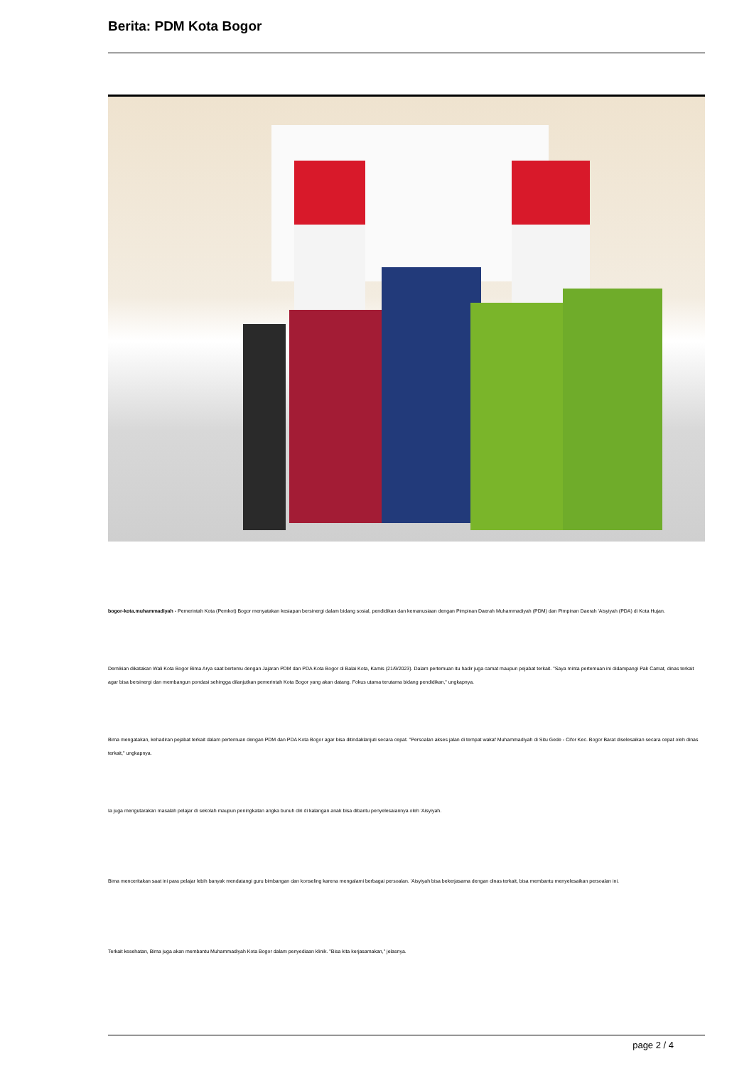Berita: PDM Kota Bogor
bogor-kota.muhammadiyah - Pemerintah Kota (Pemkot) Bogor menyatakan kesiapan bersinergi dalam bidang sosial, pendidikan dan kemanusiaan dengan Pimpinan Daerah Muhammadiyah (PDM) dan Pimpinan Daerah 'Aisyiyah (PDA) di Kota Hujan.
Demikian dikatakan Wali Kota Bogor Bima Arya saat bertemu dengan Jajaran PDM dan PDA Kota Bogor di Balai Kota, Kamis (21/9/2023). Dalam pertemuan itu hadir juga camat maupun pejabat terkait. "Saya minta pertemuan ini didampangi Pak Camat, dinas terkait agar bisa bersinergi dan membangun pondasi sehingga dilanjutkan pemerintah Kota Bogor yang akan datang. Fokus utama terutama bidang pendidikan," ungkapnya.
Bima mengatakan, kehadiran pejabat terkait dalam pertemuan dengan PDM dan PDA Kota Bogor agar bisa ditindaklanjuti secara cepat. "Persoalan akses jalan di tempat wakaf Muhammadiyah di Situ Gede - Cifor Kec. Bogor Barat diselesaikan secara cepat oleh dinas terkait," ungkapnya.
Ia juga mengutarakan masalah pelajar di sekolah maupun peningkatan angka bunuh diri di kalangan anak bisa dibantu penyelesaiannya oleh 'Aisyiyah.
Bima menceritakan saat ini para pelajar lebih banyak mendatangi guru bimbangan dan konseling karena mengalami berbagai persoalan. 'Aisyiyah bisa bekerjasama dengan dinas terkait, bisa membantu menyelesaikan persoalan ini.
Terkait kesehatan, Bima juga akan membantu Muhammadiyah Kota Bogor dalam penyediaan klinik. "Bisa kita kerjasamakan," jelasnya.
page 2 / 4